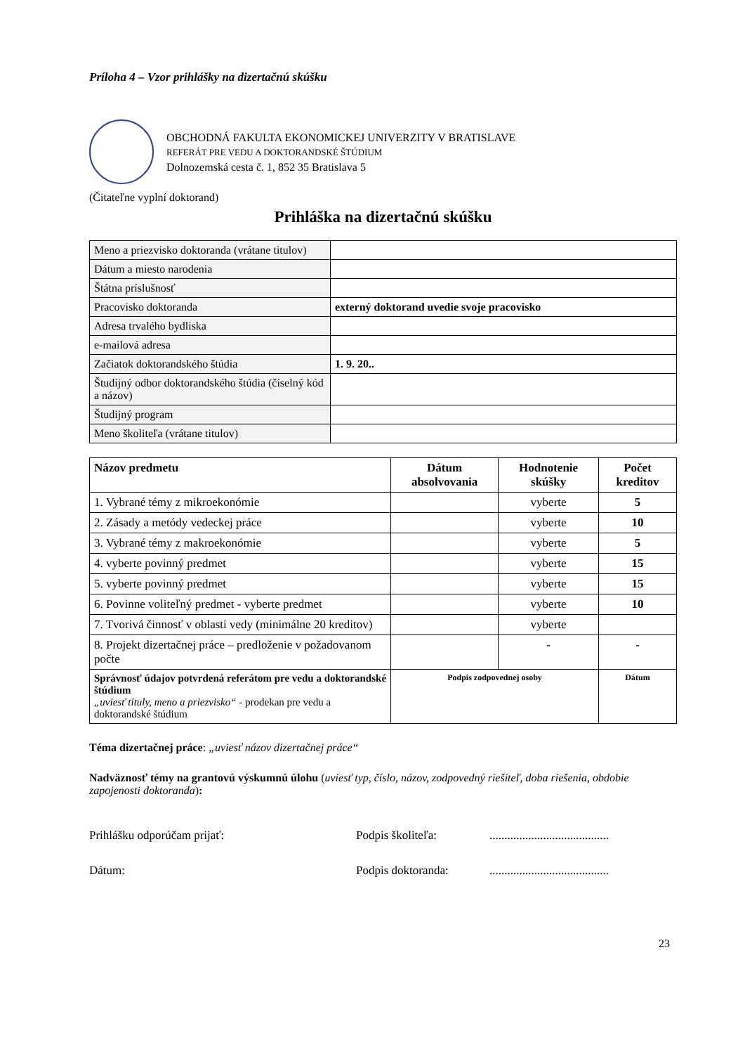Príloha 4 – Vzor prihlášky na dizertačnú skúšku
OBCHODNÁ FAKULTA EKONOMICKEJ UNIVERZITY V BRATISLAVE
REFERÁT PRE VEDU A DOKTORANDSKÉ ŠTÚDIUM
Dolnozemská cesta č. 1, 852 35 Bratislava 5
(Čitateľne vyplní doktorand)
Prihláška na dizertačnú skúšku
| Meno a priezvisko doktoranda (vrátane titulov) | |
| Dátum a miesto narodenia | |
| Štátna príslušnosť | |
| Pracovisko doktoranda | externý doktorand uvedie svoje pracovisko |
| Adresa trvalého bydliska | |
| e-mailová adresa | |
| Začiatok doktorandského štúdia | 1. 9. 20.. |
| Študijný odbor doktorandského štúdia (číselný kód a názov) | |
| Študijný program | |
| Meno školiteľa (vrátane titulov) | |
| Názov predmetu | Dátum absolvovania | Hodnotenie skúšky | Počet kreditov |
| --- | --- | --- | --- |
| 1. Vybrané témy z mikroekonómie | | vyberte | 5 |
| 2. Zásady a metódy vedeckej práce | | vyberte | 10 |
| 3. Vybrané témy z makroekonómie | | vyberte | 5 |
| 4. vyberte povinný predmet | | vyberte | 15 |
| 5. vyberte povinný predmet | | vyberte | 15 |
| 6. Povinne voliteľný predmet - vyberte predmet | | vyberte | 10 |
| 7. Tvorivá činnosť v oblasti vedy (minimálne 20 kreditov) | | vyberte | |
| 8. Projekt dizertačnej práce – predloženie v požadovanom počte | | - | - |
| Správnosť údajov potvrdená referátom pre vedu a doktorandské štúdium „uviesť tituly, meno a priezvisko“ - prodekan pre vedu a doktorandské štúdium | Podpis zodpovednej osoby | | Dátum |
Téma dizertačnej práce: „uviesť názov dizertačnej práce“
Nadväznosť témy na grantovú výskumnú úlohu (uviesť typ, číslo, názov, zodpovedný riešiteľ, doba riešenia, obdobie zapojenosti doktoranda):
Prihlášku odporúčam prijať: Podpis školiteľa:........................................
Dátum: Podpis doktoranda:........................................
23